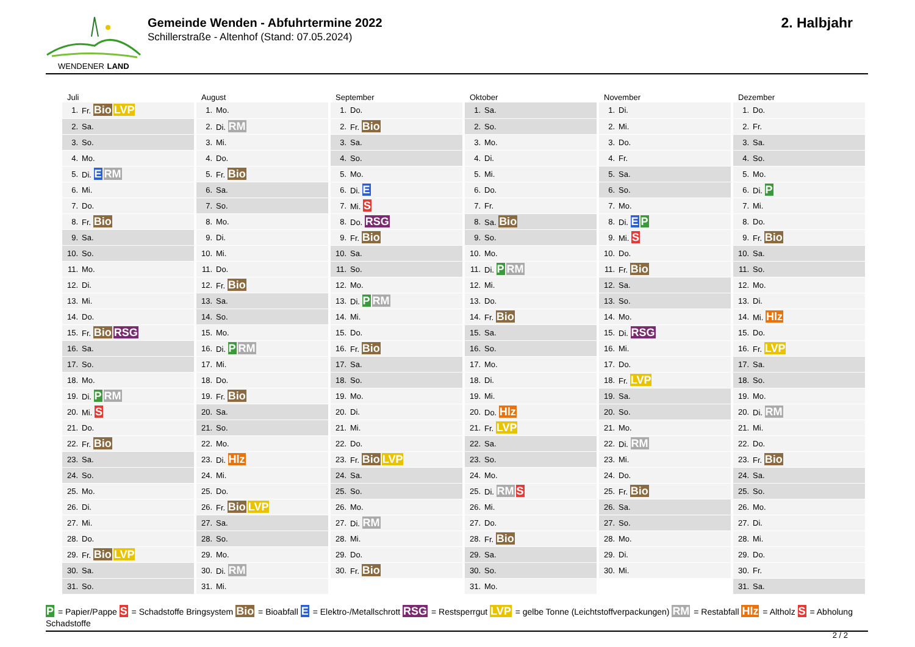WENDENER LAND
Gemeinde Wenden - Abfuhrtermine 2022
Schillerstraße - Altenhof (Stand: 07.05.2024)
2. Halbjahr
Juli
| 1. | Fr. Bio LVP |
| 2. | Sa. |
| 3. | So. |
| 4. | Mo. |
| 5. | Di. E RM |
| 6. | Mi. |
| 7. | Do. |
| 8. | Fr. Bio |
| 9. | Sa. |
| 10. | So. |
| 11. | Mo. |
| 12. | Di. |
| 13. | Mi. |
| 14. | Do. |
| 15. | Fr. Bio RSG |
| 16. | Sa. |
| 17. | So. |
| 18. | Mo. |
| 19. | Di. P RM |
| 20. | Mi. S |
| 21. | Do. |
| 22. | Fr. Bio |
| 23. | Sa. |
| 24. | So. |
| 25. | Mo. |
| 26. | Di. |
| 27. | Mi. |
| 28. | Do. |
| 29. | Fr. Bio LVP |
| 30. | Sa. |
| 31. | So. |
August
| 1. | Mo. |
| 2. | Di. RM |
| 3. | Mi. |
| 4. | Do. |
| 5. | Fr. Bio |
| 6. | Sa. |
| 7. | So. |
| 8. | Mo. |
| 9. | Di. |
| 10. | Mi. |
| 11. | Do. |
| 12. | Fr. Bio |
| 13. | Sa. |
| 14. | So. |
| 15. | Mo. |
| 16. | Di. P RM |
| 17. | Mi. |
| 18. | Do. |
| 19. | Fr. Bio |
| 20. | Sa. |
| 21. | So. |
| 22. | Mo. |
| 23. | Di. Hlz |
| 24. | Mi. |
| 25. | Do. |
| 26. | Fr. Bio LVP |
| 27. | Sa. |
| 28. | So. |
| 29. | Mo. |
| 30. | Di. RM |
| 31. | Mi. |
September
| 1. | Do. |
| 2. | Fr. Bio |
| 3. | Sa. |
| 4. | So. |
| 5. | Mo. |
| 6. | Di. E |
| 7. | Mi. S |
| 8. | Do. RSG |
| 9. | Fr. Bio |
| 10. | Sa. |
| 11. | So. |
| 12. | Mo. |
| 13. | Di. P RM |
| 14. | Mi. |
| 15. | Do. |
| 16. | Fr. Bio |
| 17. | Sa. |
| 18. | So. |
| 19. | Mo. |
| 20. | Di. |
| 21. | Mi. |
| 22. | Do. |
| 23. | Fr. Bio LVP |
| 24. | Sa. |
| 25. | So. |
| 26. | Mo. |
| 27. | Di. RM |
| 28. | Mi. |
| 29. | Do. |
| 30. | Fr. Bio |
Oktober
| 1. | Sa. |
| 2. | So. |
| 3. | Mo. |
| 4. | Di. |
| 5. | Mi. |
| 6. | Do. |
| 7. | Fr. |
| 8. | Sa. Bio |
| 9. | So. |
| 10. | Mo. |
| 11. | Di. P RM |
| 12. | Mi. |
| 13. | Do. |
| 14. | Fr. Bio |
| 15. | Sa. |
| 16. | So. |
| 17. | Mo. |
| 18. | Di. |
| 19. | Mi. |
| 20. | Do. Hlz |
| 21. | Fr. LVP |
| 22. | Sa. |
| 23. | So. |
| 24. | Mo. |
| 25. | Di. RM S |
| 26. | Mi. |
| 27. | Do. |
| 28. | Fr. Bio |
| 29. | Sa. |
| 30. | So. |
| 31. | Mo. |
November
| 1. | Di. |
| 2. | Mi. |
| 3. | Do. |
| 4. | Fr. |
| 5. | Sa. |
| 6. | So. |
| 7. | Mo. |
| 8. | Di. E P |
| 9. | Mi. S |
| 10. | Do. |
| 11. | Fr. Bio |
| 12. | Sa. |
| 13. | So. |
| 14. | Mo. |
| 15. | Di. RSG |
| 16. | Mi. |
| 17. | Do. |
| 18. | Fr. LVP |
| 19. | Sa. |
| 20. | So. |
| 21. | Mo. |
| 22. | Di. RM |
| 23. | Mi. |
| 24. | Do. |
| 25. | Fr. Bio |
| 26. | Sa. |
| 27. | So. |
| 28. | Mo. |
| 29. | Di. |
| 30. | Mi. |
Dezember
| 1. | Do. |
| 2. | Fr. |
| 3. | Sa. |
| 4. | So. |
| 5. | Mo. |
| 6. | Di. P |
| 7. | Mi. |
| 8. | Do. |
| 9. | Fr. Bio |
| 10. | Sa. |
| 11. | So. |
| 12. | Mo. |
| 13. | Di. |
| 14. | Mi. Hlz |
| 15. | Do. |
| 16. | Fr. LVP |
| 17. | Sa. |
| 18. | So. |
| 19. | Mo. |
| 20. | Di. RM |
| 21. | Mi. |
| 22. | Do. |
| 23. | Fr. Bio |
| 24. | Sa. |
| 25. | So. |
| 26. | Mo. |
| 27. | Di. |
| 28. | Mi. |
| 29. | Do. |
| 30. | Fr. |
| 31. | Sa. |
P = Papier/Pappe S = Schadstoffe Bringsystem Bio = Bioabfall E = Elektro-/Metallschrott RSG = Restsperrgut LVP = gelbe Tonne (Leichtstoffverpackungen) RM = Restabfall Hlz = Altholz S = Abholung Schadstoffe
2 / 2